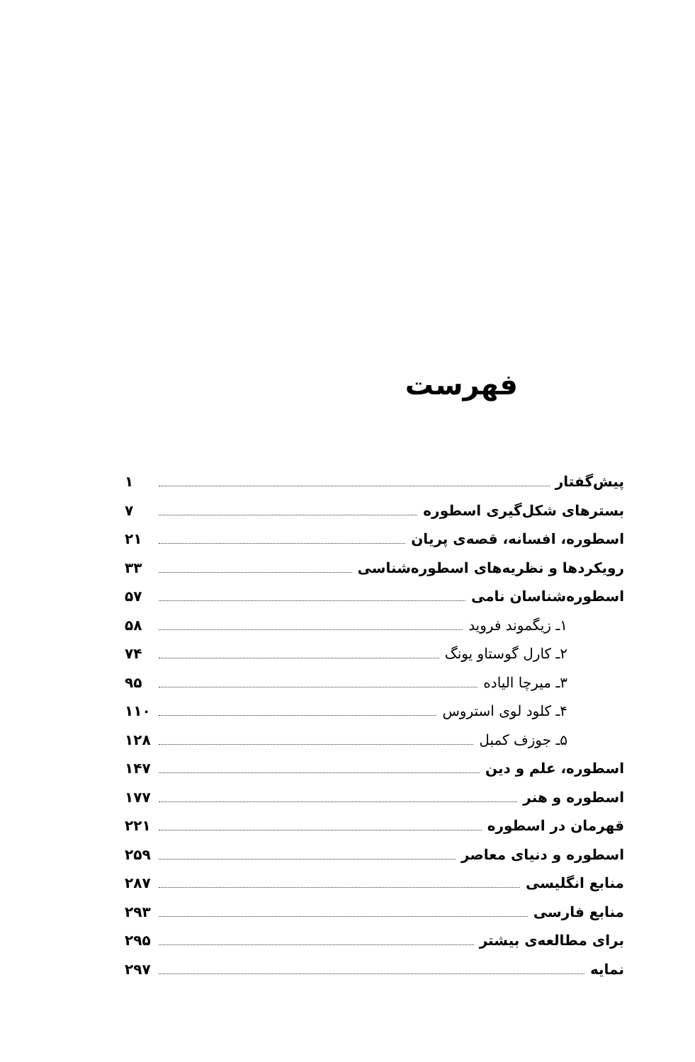فهرست
پیش‌گفتار ۱
بسترهای شکل‌گیری اسطوره ۷
اسطوره، افسانه، قصه‌ی پریان ۲۱
رویکردها و نظریه‌های اسطوره‌شناسی ۳۳
اسطوره‌شناسان نامی ۵۷
۱ـ زیگموند فروید ۵۸
۲ـ کارل گوستاو یونگ ۷۴
۳ـ میرچا الیاده ۹۵
۴ـ کلود لوی استروس ۱۱۰
۵ـ جوزف کمبل ۱۲۸
اسطوره، علم و دین ۱۴۷
اسطوره و هنر ۱۷۷
قهرمان در اسطوره ۲۲۱
اسطوره و دنیای معاصر ۲۵۹
منابع انگلیسی ۲۸۷
منابع فارسی ۲۹۳
برای مطالعه‌ی بیشتر ۲۹۵
نمایه ۲۹۷